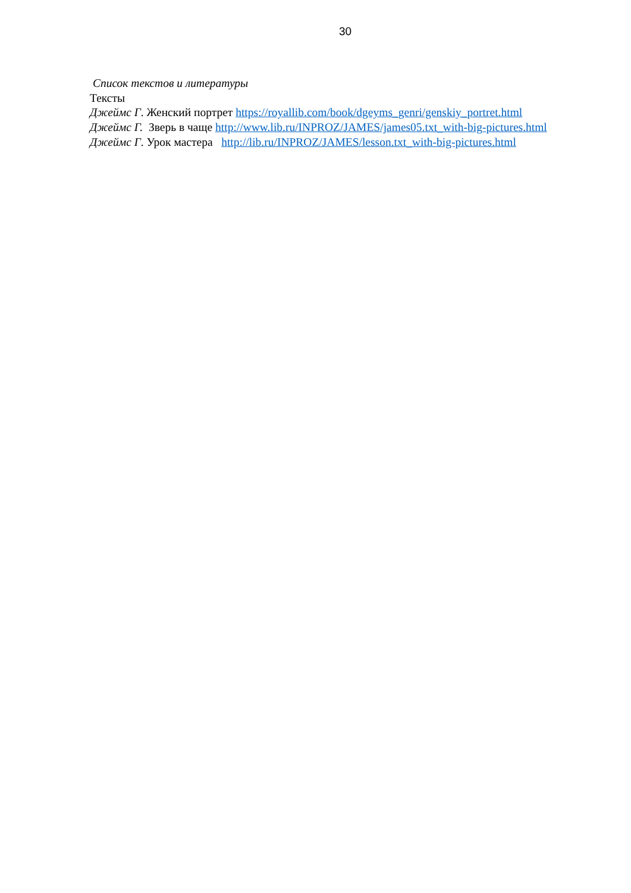30
Список текстов и литературы
Тексты
Джеймс Г. Женский портрет https://royallib.com/book/dgeyms_genri/genskiy_portret.html
Джеймс Г. Зверь в чаще http://www.lib.ru/INPROZ/JAMES/james05.txt_with-big-pictures.html
Джеймс Г. Урок мастера http://lib.ru/INPROZ/JAMES/lesson.txt_with-big-pictures.html